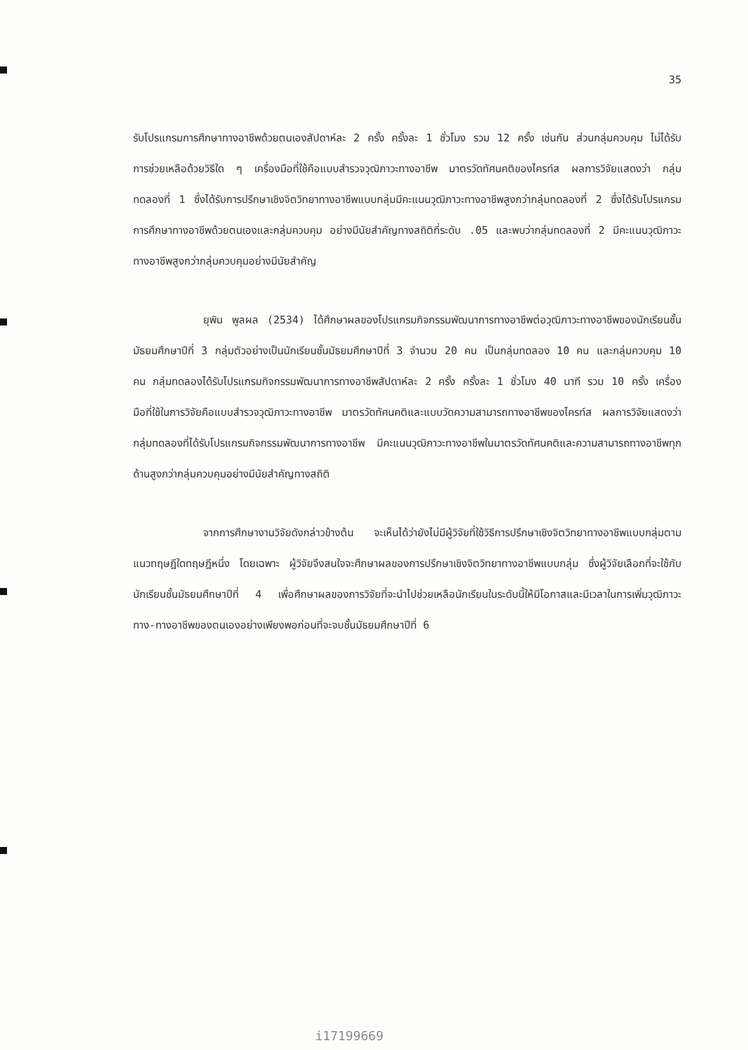35
รับโปรแกรมการศึกษาทางอาชีพด้วยตนเองสัปดาห์ละ 2 ครั้ง ครั้งละ 1 ชั่วโมง รวม 12 ครั้ง เช่นกัน ส่วนกลุ่มควบคุม ไม่ได้รับการช่วยเหลือด้วยวิธีใด ๆ เครื่องมือที่ใช้คือแบบสำรวจวุฒิภาวะทางอาชีพ มาตรวัดทัศนคติของไครท์ส ผลการวิจัยแสดงว่า กลุ่มทดลองที่ 1 ซึ่งได้รับการปรึกษาเชิงจิตวิทยาทางอาชีพแบบกลุ่มมีคะแนนวุฒิภาวะทางอาชีพสูงกว่ากลุ่มทดลองที่ 2 ซึ่งได้รับโปรแกรมการศึกษาทางอาชีพด้วยตนเองและกลุ่มควบคุม อย่างมีนัยสำคัญทางสถิติที่ระดับ .05 และพบว่ากลุ่มทดลองที่ 2 มีคะแนนวุฒิภาวะทางอาชีพสูงกว่ากลุ่มควบคุมอย่างมีนัยสำคัญ
ยุพิน พูลผล (2534) ได้ศึกษาผลของโปรแกรมกิจกรรมพัฒนาการทางอาชีพต่อวุฒิภาวะทางอาชีพของนักเรียนชั้นมัธยมศึกษาปีที่ 3 กลุ่มตัวอย่างเป็นนักเรียนชั้นมัธยมศึกษาปีที่ 3 จำนวน 20 คน เป็นกลุ่มทดลอง 10 คน และกลุ่มควบคุม 10 คน กลุ่มทดลองได้รับโปรแกรมกิจกรรมพัฒนาการทางอาชีพสัปดาห์ละ 2 ครั้ง ครั้งละ 1 ชั่วโมง 40 นาที รวม 10 ครั้ง เครื่องมือที่ใช้ในการวิจัยคือแบบสำรวจวุฒิภาวะทางอาชีพ มาตรวัดทัศนคติและแบบวัดความสามารถทางอาชีพของไครท์ส ผลการวิจัยแสดงว่า กลุ่มทดลองที่ได้รับโปรแกรมกิจกรรมพัฒนาการทางอาชีพ มีคะแนนวุฒิภาวะทางอาชีพในมาตรวัดทัศนคติและความสามารถทางอาชีพทุกด้านสูงกว่ากลุ่มควบคุมอย่างมีนัยสำคัญทางสถิติ
จากการศึกษางานวิจัยดังกล่าวข้างต้น จะเห็นได้ว่ายังไม่มีผู้วิจัยที่ใช้วิธีการปรึกษาเชิงจิตวิทยาทางอาชีพแบบกลุ่มตามแนวทฤษฎีใดทฤษฎีหนึ่ง โดยเฉพาะ ผู้วิจัยจึงสนใจจะศึกษาผลของการปรึกษาเชิงจิตวิทยาทางอาชีพแบบกลุ่ม ซึ่งผู้วิจัยเลือกที่จะใช้กับนักเรียนชั้นมัธยมศึกษาปีที่ 4 เพื่อศึกษาผลของการวิจัยที่จะนำไปช่วยเหลือนักเรียนในระดับนี้ให้มีโอกาสและมีเวลาในการเพิ่มวุฒิภาวะทาง-ทางอาชีพของตนเองอย่างเพียงพอก่อนที่จะจบชั้นมัธยมศึกษาปีที่ 6
i17199669